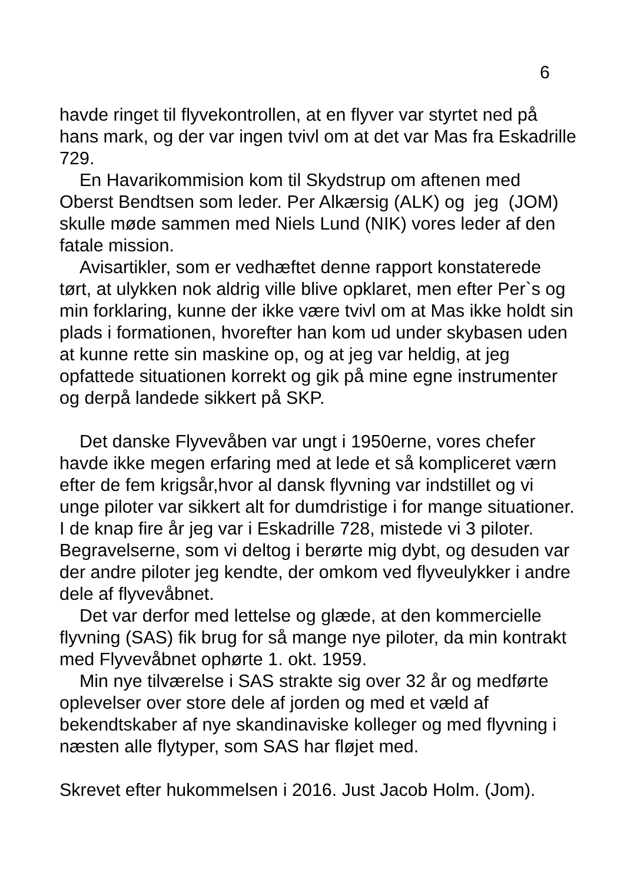6
havde ringet til flyvekontrollen, at en flyver var styrtet ned på hans mark, og der var ingen tvivl om at det var Mas fra Eskadrille 729.
En Havarikommision kom til Skydstrup om aftenen med Oberst Bendtsen som leder. Per Alkærsig (ALK) og jeg (JOM) skulle møde sammen med Niels Lund (NIK) vores leder af den fatale mission.
Avisartikler, som er vedhæftet denne rapport konstaterede tørt, at ulykken nok aldrig ville blive opklaret, men efter Per`s og min forklaring, kunne der ikke være tvivl om at Mas ikke holdt sin plads i formationen, hvorefter han kom ud under skybasen uden at kunne rette sin maskine op, og at jeg var heldig, at jeg opfattede situationen korrekt og gik på mine egne instrumenter og derpå landede sikkert på SKP.
Det danske Flyvevåben var ungt i 1950erne, vores chefer havde ikke megen erfaring med at lede et så kompliceret værn efter de fem krigsår,hvor al dansk flyvning var indstillet og vi unge piloter var sikkert alt for dumdristige i for mange situationer. I de knap fire år jeg var i Eskadrille 728, mistede vi 3 piloter. Begravelserne, som vi deltog i berørte mig dybt, og desuden var der andre piloter jeg kendte, der omkom ved flyveulykker i andre dele af flyvevåbnet.
Det var derfor med lettelse og glæde, at den kommercielle flyvning (SAS) fik brug for så mange nye piloter, da min kontrakt med Flyvevåbnet ophørte 1. okt. 1959.
Min nye tilværelse i SAS strakte sig over 32 år og medførte oplevelser over store dele af jorden og med et væld af bekendtskaber af nye skandinaviske kolleger og med flyvning i næsten alle flytyper, som SAS har fløjet med.
Skrevet efter hukommelsen i 2016. Just Jacob Holm. (Jom).